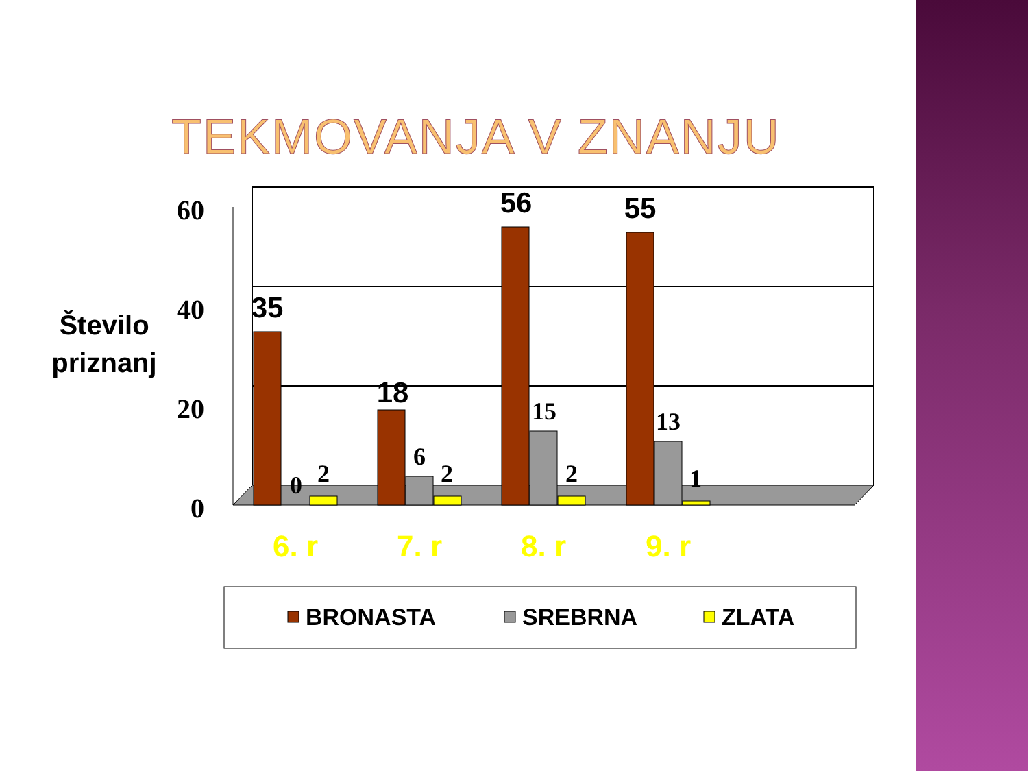TEKMOVANJA V ZNANJU
60
40
20
0
Število
priznanj
35
18
56
55
0
2
6
2
15
2
13
1
6. r
7. r
8. r
9. r
BRONASTA
SREBRNA
ZLATA